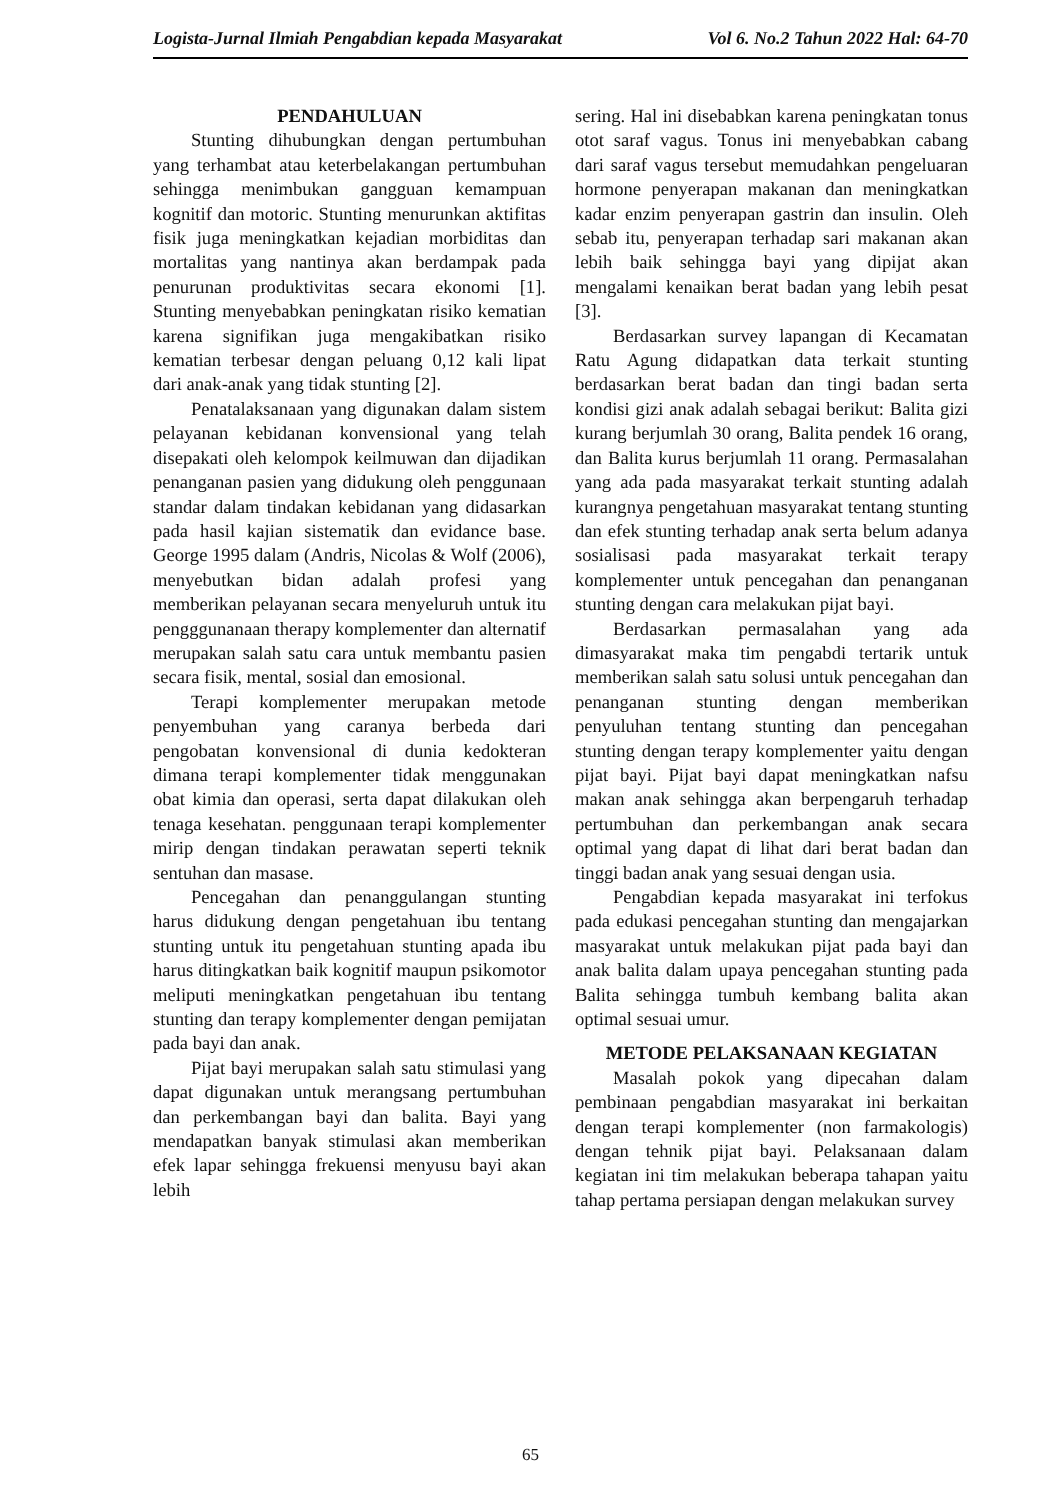Logista-Jurnal Ilmiah Pengabdian kepada Masyarakat Vol 6. No.2 Tahun 2022 Hal: 64-70
PENDAHULUAN
Stunting dihubungkan dengan pertumbuhan yang terhambat atau keterbelakangan pertumbuhan sehingga menimbukan gangguan kemampuan kognitif dan motoric. Stunting menurunkan aktifitas fisik juga meningkatkan kejadian morbiditas dan mortalitas yang nantinya akan berdampak pada penurunan produktivitas secara ekonomi [1]. Stunting menyebabkan peningkatan risiko kematian karena signifikan juga mengakibatkan risiko kematian terbesar dengan peluang 0,12 kali lipat dari anak-anak yang tidak stunting [2].
Penatalaksanaan yang digunakan dalam sistem pelayanan kebidanan konvensional yang telah disepakati oleh kelompok keilmuwan dan dijadikan penanganan pasien yang didukung oleh penggunaan standar dalam tindakan kebidanan yang didasarkan pada hasil kajian sistematik dan evidance base. George 1995 dalam (Andris, Nicolas & Wolf (2006), menyebutkan bidan adalah profesi yang memberikan pelayanan secara menyeluruh untuk itu pengggunanaan therapy komplementer dan alternatif merupakan salah satu cara untuk membantu pasien secara fisik, mental, sosial dan emosional.
Terapi komplementer merupakan metode penyembuhan yang caranya berbeda dari pengobatan konvensional di dunia kedokteran dimana terapi komplementer tidak menggunakan obat kimia dan operasi, serta dapat dilakukan oleh tenaga kesehatan. penggunaan terapi komplementer mirip dengan tindakan perawatan seperti teknik sentuhan dan masase.
Pencegahan dan penanggulangan stunting harus didukung dengan pengetahuan ibu tentang stunting untuk itu pengetahuan stunting apada ibu harus ditingkatkan baik kognitif maupun psikomotor meliputi meningkatkan pengetahuan ibu tentang stunting dan terapy komplementer dengan pemijatan pada bayi dan anak.
Pijat bayi merupakan salah satu stimulasi yang dapat digunakan untuk merangsang pertumbuhan dan perkembangan bayi dan balita. Bayi yang mendapatkan banyak stimulasi akan memberikan efek lapar sehingga frekuensi menyusu bayi akan lebih
sering. Hal ini disebabkan karena peningkatan tonus otot saraf vagus. Tonus ini menyebabkan cabang dari saraf vagus tersebut memudahkan pengeluaran hormone penyerapan makanan dan meningkatkan kadar enzim penyerapan gastrin dan insulin. Oleh sebab itu, penyerapan terhadap sari makanan akan lebih baik sehingga bayi yang dipijat akan mengalami kenaikan berat badan yang lebih pesat [3].
Berdasarkan survey lapangan di Kecamatan Ratu Agung didapatkan data terkait stunting berdasarkan berat badan dan tingi badan serta kondisi gizi anak adalah sebagai berikut: Balita gizi kurang berjumlah 30 orang, Balita pendek 16 orang, dan Balita kurus berjumlah 11 orang. Permasalahan yang ada pada masyarakat terkait stunting adalah kurangnya pengetahuan masyarakat tentang stunting dan efek stunting terhadap anak serta belum adanya sosialisasi pada masyarakat terkait terapy komplementer untuk pencegahan dan penanganan stunting dengan cara melakukan pijat bayi.
Berdasarkan permasalahan yang ada dimasyarakat maka tim pengabdi tertarik untuk memberikan salah satu solusi untuk pencegahan dan penanganan stunting dengan memberikan penyuluhan tentang stunting dan pencegahan stunting dengan terapy komplementer yaitu dengan pijat bayi. Pijat bayi dapat meningkatkan nafsu makan anak sehingga akan berpengaruh terhadap pertumbuhan dan perkembangan anak secara optimal yang dapat di lihat dari berat badan dan tinggi badan anak yang sesuai dengan usia.
Pengabdian kepada masyarakat ini terfokus pada edukasi pencegahan stunting dan mengajarkan masyarakat untuk melakukan pijat pada bayi dan anak balita dalam upaya pencegahan stunting pada Balita sehingga tumbuh kembang balita akan optimal sesuai umur.
METODE PELAKSANAAN KEGIATAN
Masalah pokok yang dipecahan dalam pembinaan pengabdian masyarakat ini berkaitan dengan terapi komplementer (non farmakologis) dengan tehnik pijat bayi. Pelaksanaan dalam kegiatan ini tim melakukan beberapa tahapan yaitu tahap pertama persiapan dengan melakukan survey
65